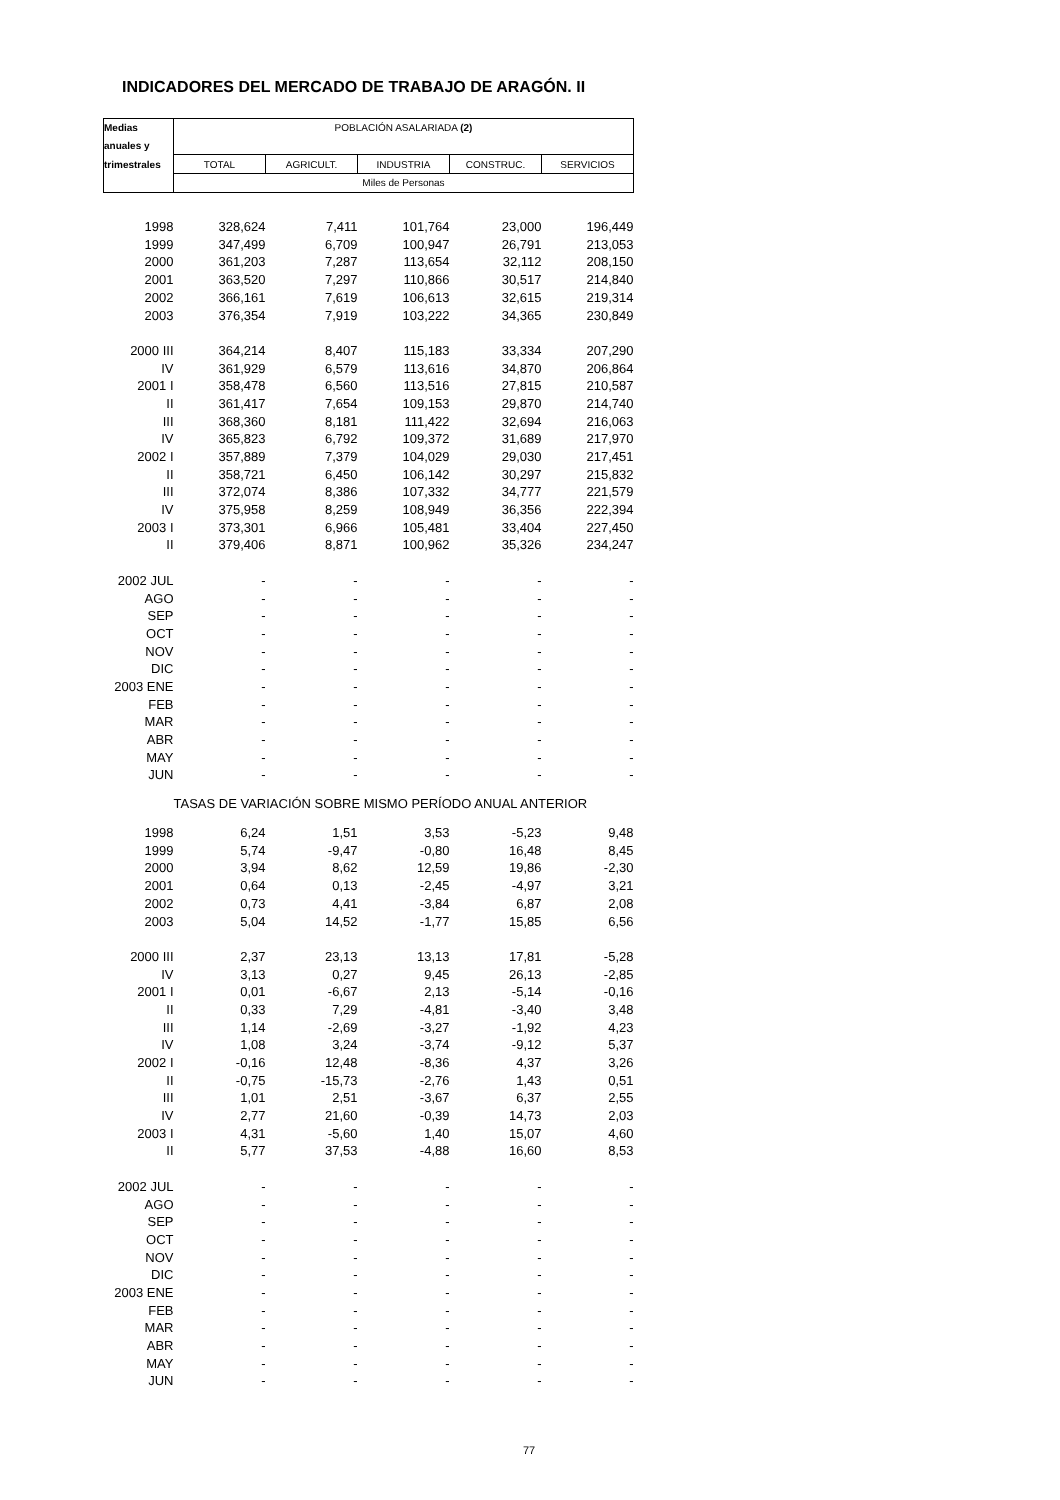INDICADORES DEL MERCADO DE TRABAJO DE ARAGÓN. II
| Medias | POBLACIÓN ASALARIADA (2) | | | | |
| --- | --- | --- | --- | --- | --- |
| anuales y | | | | | |
| trimestrales | TOTAL | AGRICULT. | INDUSTRIA | CONSTRUC. | SERVICIOS |
| | Miles de Personas | | | | |
| 1998 | 328,624 | 7,411 | 101,764 | 23,000 | 196,449 |
| 1999 | 347,499 | 6,709 | 100,947 | 26,791 | 213,053 |
| 2000 | 361,203 | 7,287 | 113,654 | 32,112 | 208,150 |
| 2001 | 363,520 | 7,297 | 110,866 | 30,517 | 214,840 |
| 2002 | 366,161 | 7,619 | 106,613 | 32,615 | 219,314 |
| 2003 | 376,354 | 7,919 | 103,222 | 34,365 | 230,849 |
| 2000 III | 364,214 | 8,407 | 115,183 | 33,334 | 207,290 |
| IV | 361,929 | 6,579 | 113,616 | 34,870 | 206,864 |
| 2001 I | 358,478 | 6,560 | 113,516 | 27,815 | 210,587 |
| II | 361,417 | 7,654 | 109,153 | 29,870 | 214,740 |
| III | 368,360 | 8,181 | 111,422 | 32,694 | 216,063 |
| IV | 365,823 | 6,792 | 109,372 | 31,689 | 217,970 |
| 2002 I | 357,889 | 7,379 | 104,029 | 29,030 | 217,451 |
| II | 358,721 | 6,450 | 106,142 | 30,297 | 215,832 |
| III | 372,074 | 8,386 | 107,332 | 34,777 | 221,579 |
| IV | 375,958 | 8,259 | 108,949 | 36,356 | 222,394 |
| 2003 I | 373,301 | 6,966 | 105,481 | 33,404 | 227,450 |
| II | 379,406 | 8,871 | 100,962 | 35,326 | 234,247 |
| 2002 JUL | - | - | - | - | - |
| AGO | - | - | - | - | - |
| SEP | - | - | - | - | - |
| OCT | - | - | - | - | - |
| NOV | - | - | - | - | - |
| DIC | - | - | - | - | - |
| 2003 ENE | - | - | - | - | - |
| FEB | - | - | - | - | - |
| MAR | - | - | - | - | - |
| ABR | - | - | - | - | - |
| MAY | - | - | - | - | - |
| JUN | - | - | - | - | - |
| | TASAS DE VARIACIÓN SOBRE MISMO PERÍODO ANUAL ANTERIOR | | | | |
| 1998 | 6,24 | 1,51 | 3,53 | -5,23 | 9,48 |
| 1999 | 5,74 | -9,47 | -0,80 | 16,48 | 8,45 |
| 2000 | 3,94 | 8,62 | 12,59 | 19,86 | -2,30 |
| 2001 | 0,64 | 0,13 | -2,45 | -4,97 | 3,21 |
| 2002 | 0,73 | 4,41 | -3,84 | 6,87 | 2,08 |
| 2003 | 5,04 | 14,52 | -1,77 | 15,85 | 6,56 |
| 2000 III | 2,37 | 23,13 | 13,13 | 17,81 | -5,28 |
| IV | 3,13 | 0,27 | 9,45 | 26,13 | -2,85 |
| 2001 I | 0,01 | -6,67 | 2,13 | -5,14 | -0,16 |
| II | 0,33 | 7,29 | -4,81 | -3,40 | 3,48 |
| III | 1,14 | -2,69 | -3,27 | -1,92 | 4,23 |
| IV | 1,08 | 3,24 | -3,74 | -9,12 | 5,37 |
| 2002 I | -0,16 | 12,48 | -8,36 | 4,37 | 3,26 |
| II | -0,75 | -15,73 | -2,76 | 1,43 | 0,51 |
| III | 1,01 | 2,51 | -3,67 | 6,37 | 2,55 |
| IV | 2,77 | 21,60 | -0,39 | 14,73 | 2,03 |
| 2003 I | 4,31 | -5,60 | 1,40 | 15,07 | 4,60 |
| II | 5,77 | 37,53 | -4,88 | 16,60 | 8,53 |
| 2002 JUL | - | - | - | - | - |
| AGO | - | - | - | - | - |
| SEP | - | - | - | - | - |
| OCT | - | - | - | - | - |
| NOV | - | - | - | - | - |
| DIC | - | - | - | - | - |
| 2003 ENE | - | - | - | - | - |
| FEB | - | - | - | - | - |
| MAR | - | - | - | - | - |
| ABR | - | - | - | - | - |
| MAY | - | - | - | - | - |
| JUN | - | - | - | - | - |
77